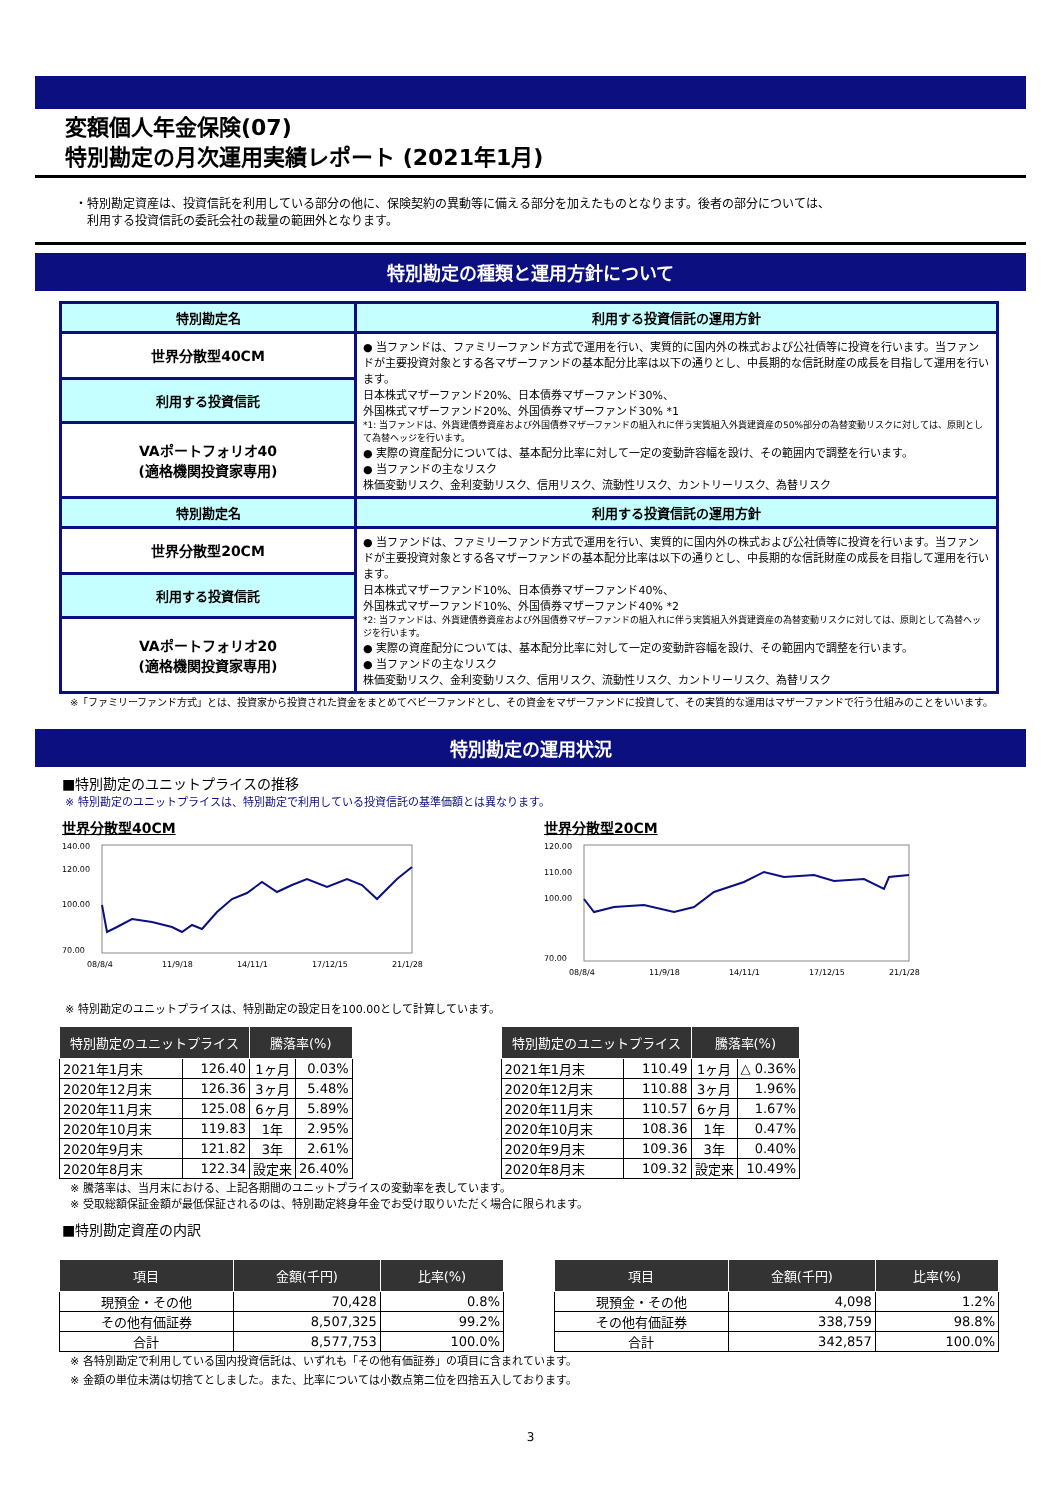変額個人年金保険(07)
特別勘定の月次運用実績レポート (2021年1月)
・特別勘定資産は、投資信託を利用している部分の他に、保険契約の異動等に備える部分を加えたものとなります。後者の部分については、
　利用する投資信託の委託会社の裁量の範囲外となります。
特別勘定の種類と運用方針について
| 特別勘定名 | 利用する投資信託の運用方針 |
| --- | --- |
| 世界分散型40CM | ● 当ファンドは、ファミリーファンド方式で運用を行い、実質的に国内外の株式および公社債等に投資を行います。当ファンドが主要投資対象とする各マザーファンドの基本配分比率は以下の通りとし、中長期的な信託財産の成長を目指して運用を行います。 日本株式マザーファンド20%、日本債券マザーファンド30%、 外国株式マザーファンド20%、外国債券マザーファンド30% *1 *1: 当ファンドは、外貨建債券資産および外国債券マザーファンドの組入れに伴う実質組入外貨建資産の50%部分の為替変動リスクに対しては、原則として為替ヘッジを行います。 ● 実際の資産配分については、基本配分比率に対して一定の変動許容幅を設け、その範囲内で調整を行います。 ● 当ファンドの主なリスク 株価変動リスク、金利変動リスク、信用リスク、流動性リスク、カントリーリスク、為替リスク |
| 利用する投資信託 | |
| VAポートフォリオ40 (適格機関投資家専用) | |
| 特別勘定名 | 利用する投資信託の運用方針 |
| 世界分散型20CM | ● 当ファンドは、ファミリーファンド方式で運用を行い、実質的に国内外の株式および公社債等に投資を行います。当ファンドが主要投資対象とする各マザーファンドの基本配分比率は以下の通りとし、中長期的な信託財産の成長を目指して運用を行います。 日本株式マザーファンド10%、日本債券マザーファンド40%、 外国株式マザーファンド10%、外国債券マザーファンド40% *2 *2: 当ファンドは、外貨建債券資産および外国債券マザーファンドの組入れに伴う実質組入外貨建資産の為替変動リスクに対しては、原則として為替ヘッジを行います。 ● 実際の資産配分については、基本配分比率に対して一定の変動許容幅を設け、その範囲内で調整を行います。 ● 当ファンドの主なリスク 株価変動リスク、金利変動リスク、信用リスク、流動性リスク、カントリーリスク、為替リスク |
| 利用する投資信託 | |
| VAポートフォリオ20 (適格機関投資家専用) | |
※「ファミリーファンド方式」とは、投資家から投資された資金をまとめてベビーファンドとし、その資金をマザーファンドに投資して、その実質的な運用はマザーファンドで行う仕組みのことをいいます。
特別勘定の運用状況
■特別勘定のユニットプライスの推移
※ 特別勘定のユニットプライスは、特別勘定で利用している投資信託の基準価額とは異なります。
世界分散型40CM
140.00
120.00
100.00
70.00
08/8/4
11/9/18
14/11/1
17/12/15
21/1/28
世界分散型20CM
120.00
110.00
100.00
70.00
08/8/4
11/9/18
14/11/1
17/12/15
21/1/28
※ 特別勘定のユニットプライスは、特別勘定の設定日を100.00として計算しています。
| 特別勘定のユニットプライス | | 騰落率(%) | |
| --- | --- | --- | --- |
| 2021年1月末 | 126.40 | 1ヶ月 | 0.03% |
| 2020年12月末 | 126.36 | 3ヶ月 | 5.48% |
| 2020年11月末 | 125.08 | 6ヶ月 | 5.89% |
| 2020年10月末 | 119.83 | 1年 | 2.95% |
| 2020年9月末 | 121.82 | 3年 | 2.61% |
| 2020年8月末 | 122.34 | 設定来 | 26.40% |
| 特別勘定のユニットプライス | | 騰落率(%) | |
| --- | --- | --- | --- |
| 2021年1月末 | 110.49 | 1ヶ月 | △ 0.36% |
| 2020年12月末 | 110.88 | 3ヶ月 | 1.96% |
| 2020年11月末 | 110.57 | 6ヶ月 | 1.67% |
| 2020年10月末 | 108.36 | 1年 | 0.47% |
| 2020年9月末 | 109.36 | 3年 | 0.40% |
| 2020年8月末 | 109.32 | 設定来 | 10.49% |
※ 騰落率は、当月末における、上記各期間のユニットプライスの変動率を表しています。
※ 受取総額保証金額が最低保証されるのは、特別勘定終身年金でお受け取りいただく場合に限られます。
■特別勘定資産の内訳
| 項目 | 金額(千円) | 比率(%) |
| --- | --- | --- |
| 現預金・その他 | 70,428 | 0.8% |
| その他有価証券 | 8,507,325 | 99.2% |
| 合計 | 8,577,753 | 100.0% |
| 項目 | 金額(千円) | 比率(%) |
| --- | --- | --- |
| 現預金・その他 | 4,098 | 1.2% |
| その他有価証券 | 338,759 | 98.8% |
| 合計 | 342,857 | 100.0% |
※ 各特別勘定で利用している国内投資信託は、いずれも「その他有価証券」の項目に含まれています。
※ 金額の単位未満は切捨てとしました。また、比率については小数点第二位を四捨五入しております。
3